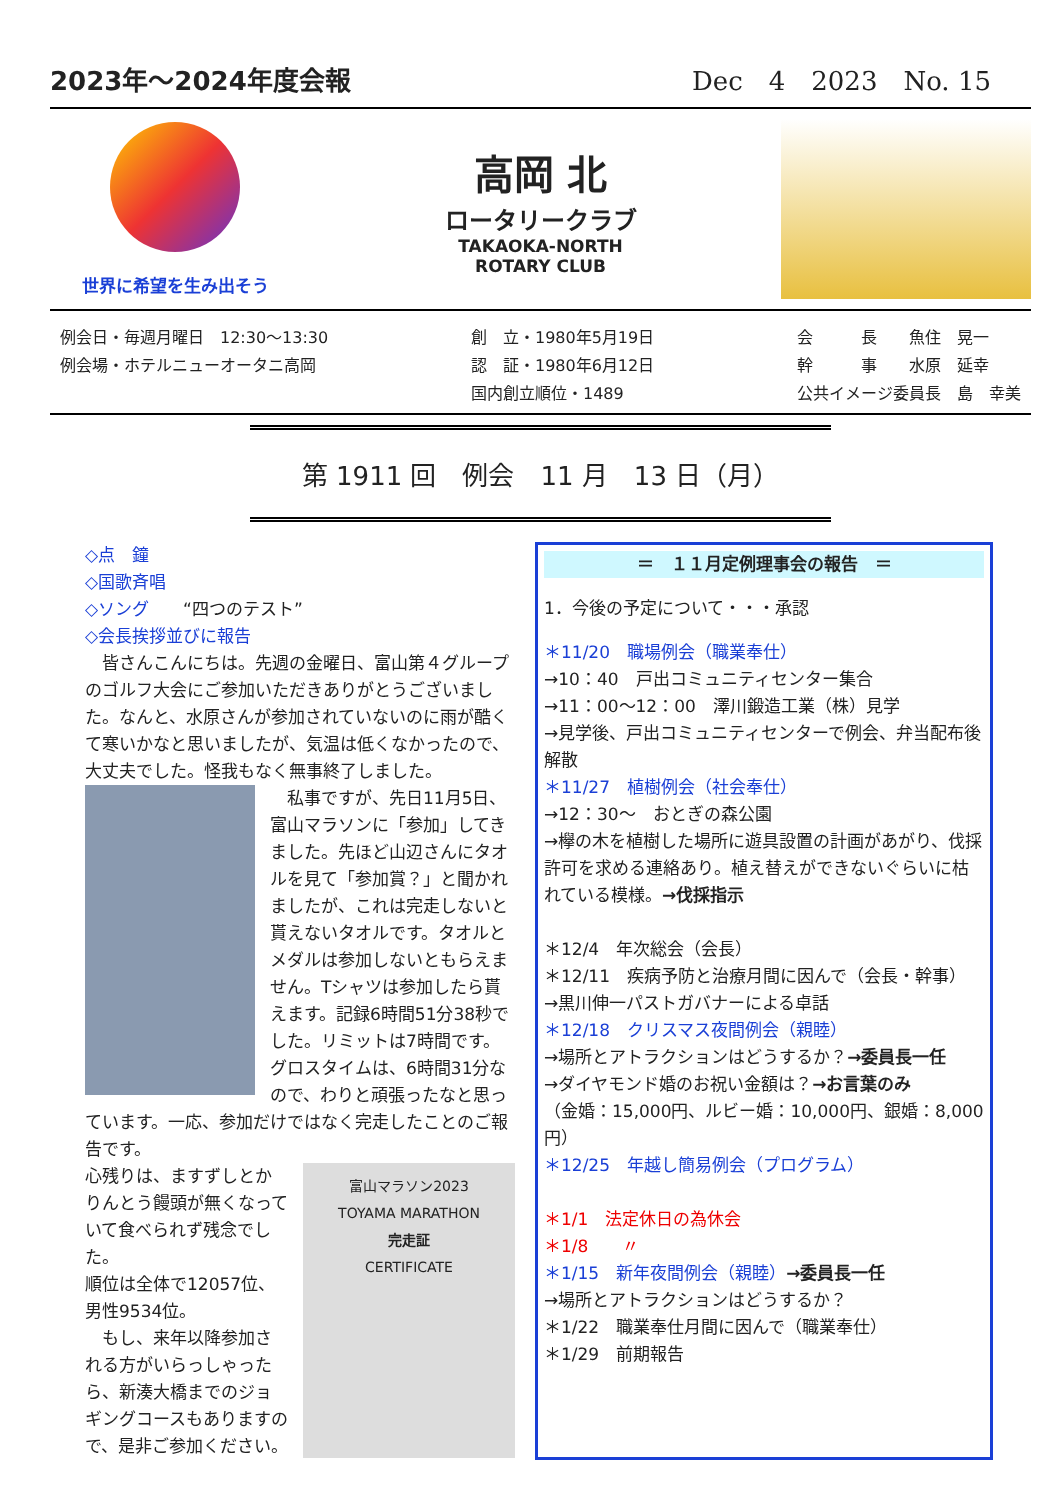2023年～2024年度会報 Dec　4　2023　No. 15
世界に希望を生み出そう
高岡 北
ロータリークラブ
TAKAOKA-NORTH
ROTARY CLUB
例会日・毎週月曜日　12:30～13:30
例会場・ホテルニューオータニ高岡
創　立・1980年5月19日
認　証・1980年6月12日
国内創立順位・1489
会　　　長　　魚住　晃一
幹　　　事　　水原　延幸
公共イメージ委員長　島　幸美
第 1911 回　例会　11 月　13 日（月）
◇点　鐘
◇国歌斉唱
◇ソング　　“四つのテスト”
◇会長挨拶並びに報告
　皆さんこんにちは。先週の金曜日、富山第４グループのゴルフ大会にご参加いただきありがとうございました。なんと、水原さんが参加されていないのに雨が酷くて寒いかなと思いましたが、気温は低くなかったので、大丈夫でした。怪我もなく無事終了しました。
　私事ですが、先日11月5日、富山マラソンに「参加」してきました。先ほど山辺さんにタオルを見て「参加賞？」と聞かれましたが、これは完走しないと貰えないタオルです。タオルとメダルは参加しないともらえません。Tシャツは参加したら貰えます。記録6時間51分38秒でした。リミットは7時間です。グロスタイムは、6時間31分なので、わりと頑張ったなと思っています。一応、参加だけではなく完走したことのご報告です。
富山マラソン2023
TOYAMA MARATHON
完走証
CERTIFICATE
心残りは、ますずしとかりんとう饅頭が無くなっていて食べられず残念でした。
順位は全体で12057位、男性9534位。
　もし、来年以降参加される方がいらっしゃったら、新湊大橋までのジョギングコースもありますので、是非ご参加ください。
＝　１１月定例理事会の報告　＝
1．今後の予定について・・・承認
＊11/20　職場例会（職業奉仕）
→10：40　戸出コミュニティセンター集合
→11：00～12：00　澤川鍛造工業（株）見学
→見学後、戸出コミュニティセンターで例会、弁当配布後解散
＊11/27　植樹例会（社会奉仕）
→12：30～　おとぎの森公園
→欅の木を植樹した場所に遊具設置の計画があがり、伐採許可を求める連絡あり。植え替えができないぐらいに枯れている模様。→伐採指示
＊12/4　年次総会（会長）
＊12/11　疾病予防と治療月間に因んで（会長・幹事）
→黒川伸一パストガバナーによる卓話
＊12/18　クリスマス夜間例会（親睦）
→場所とアトラクションはどうするか？→委員長一任
→ダイヤモンド婚のお祝い金額は？→お言葉のみ
（金婚：15,000円、ルビー婚：10,000円、銀婚：8,000円）
＊12/25　年越し簡易例会（プログラム）
＊1/1　法定休日の為休会
＊1/8　　〃
＊1/15　新年夜間例会（親睦）→委員長一任
→場所とアトラクションはどうするか？
＊1/22　職業奉仕月間に因んで（職業奉仕）
＊1/29　前期報告